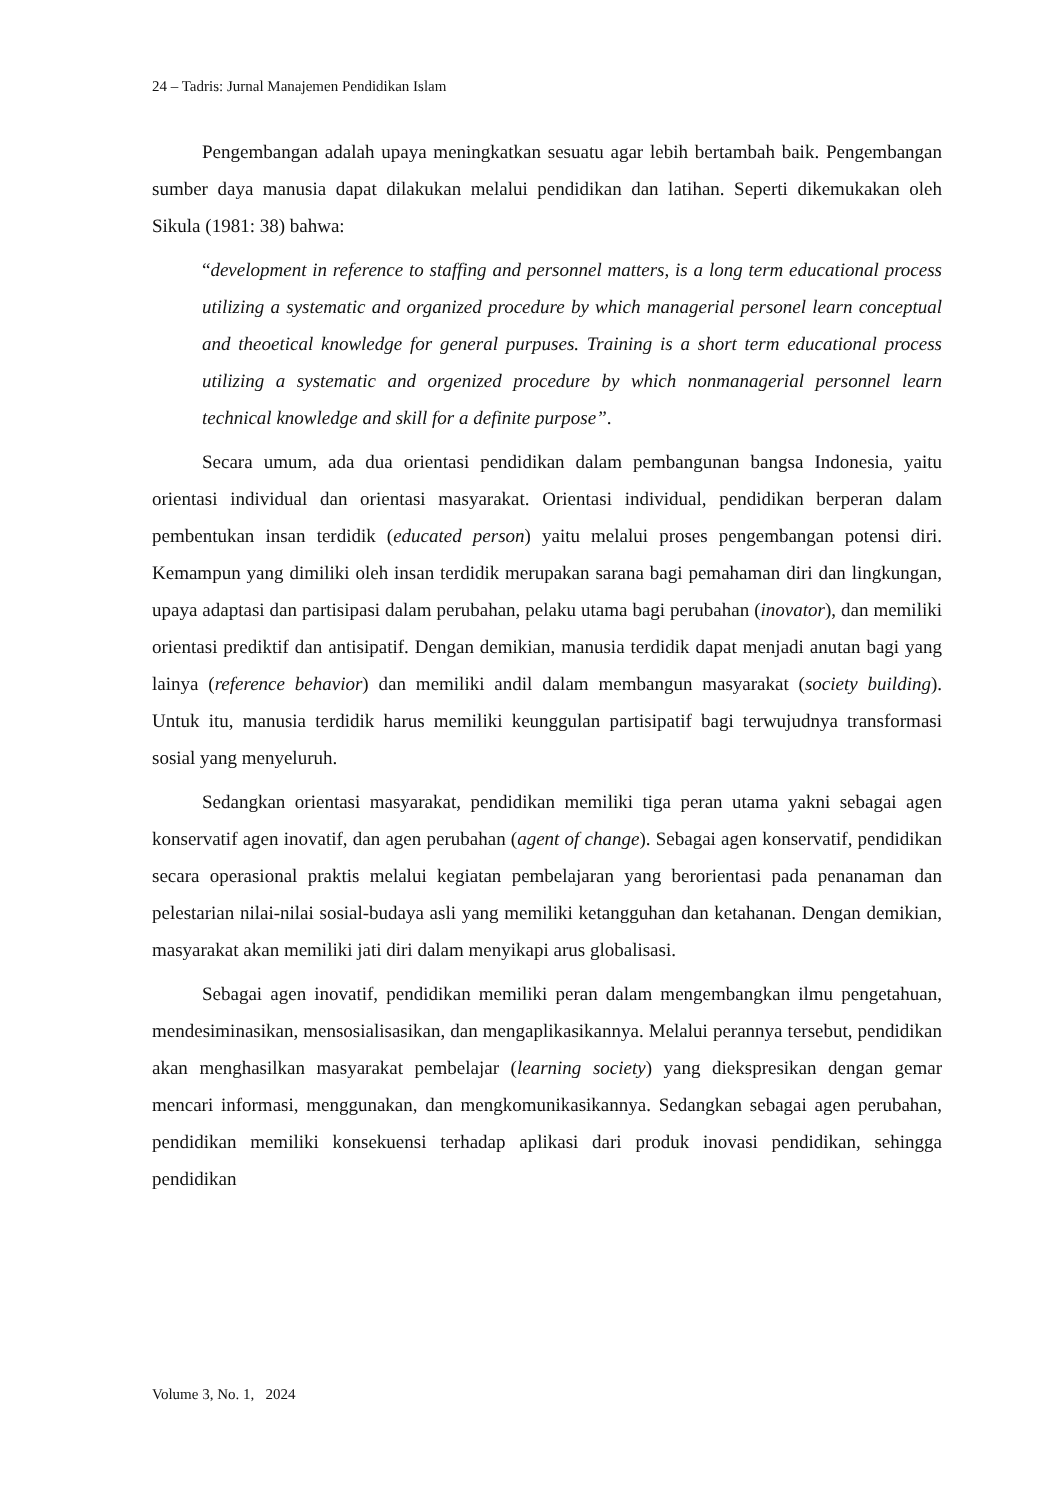24 – Tadris: Jurnal Manajemen Pendidikan Islam
Pengembangan adalah upaya meningkatkan sesuatu agar lebih bertambah baik. Pengembangan sumber daya manusia dapat dilakukan melalui pendidikan dan latihan. Seperti dikemukakan oleh Sikula (1981: 38) bahwa:
“development in reference to staffing and personnel matters, is a long term educational process utilizing a systematic and organized procedure by which managerial personel learn conceptual and theoetical knowledge for general purpuses. Training is a short term educational process utilizing a systematic and orgenized procedure by which nonmanagerial personnel learn technical knowledge and skill for a definite purpose”.
Secara umum, ada dua orientasi pendidikan dalam pembangunan bangsa Indonesia, yaitu orientasi individual dan orientasi masyarakat. Orientasi individual, pendidikan berperan dalam pembentukan insan terdidik (educated person) yaitu melalui proses pengembangan potensi diri. Kemampun yang dimiliki oleh insan terdidik merupakan sarana bagi pemahaman diri dan lingkungan, upaya adaptasi dan partisipasi dalam perubahan, pelaku utama bagi perubahan (inovator), dan memiliki orientasi prediktif dan antisipatif. Dengan demikian, manusia terdidik dapat menjadi anutan bagi yang lainya (reference behavior) dan memiliki andil dalam membangun masyarakat (society building). Untuk itu, manusia terdidik harus memiliki keunggulan partisipatif bagi terwujudnya transformasi sosial yang menyeluruh.
Sedangkan orientasi masyarakat, pendidikan memiliki tiga peran utama yakni sebagai agen konservatif agen inovatif, dan agen perubahan (agent of change). Sebagai agen konservatif, pendidikan secara operasional praktis melalui kegiatan pembelajaran yang berorientasi pada penanaman dan pelestarian nilai-nilai sosial-budaya asli yang memiliki ketangguhan dan ketahanan. Dengan demikian, masyarakat akan memiliki jati diri dalam menyikapi arus globalisasi.
Sebagai agen inovatif, pendidikan memiliki peran dalam mengembangkan ilmu pengetahuan, mendesiminasikan, mensosialisasikan, dan mengaplikasikannya. Melalui perannya tersebut, pendidikan akan menghasilkan masyarakat pembelajar (learning society) yang diekspresikan dengan gemar mencari informasi, menggunakan, dan mengkomunikasikannya. Sedangkan sebagai agen perubahan, pendidikan memiliki konsekuensi terhadap aplikasi dari produk inovasi pendidikan, sehingga pendidikan
Volume 3, No. 1, 2024